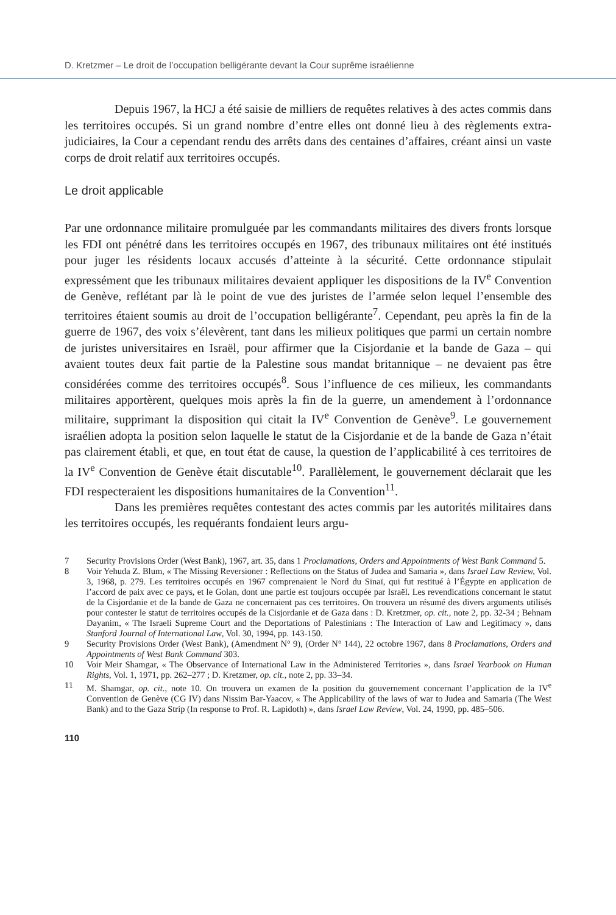D. Kretzmer – Le droit de l’occupation belligérante devant la Cour suprême israélienne
Depuis 1967, la HCJ a été saisie de milliers de requêtes relatives à des actes commis dans les territoires occupés. Si un grand nombre d’entre elles ont donné lieu à des règlements extra-judiciaires, la Cour a cependant rendu des arrêts dans des centaines d’affaires, créant ainsi un vaste corps de droit relatif aux territoires occupés.
Le droit applicable
Par une ordonnance militaire promulguée par les commandants militaires des divers fronts lorsque les FDI ont pénétré dans les territoires occupés en 1967, des tribunaux militaires ont été institués pour juger les résidents locaux accusés d’atteinte à la sécurité. Cette ordonnance stipulait expressément que les tribunaux militaires devaient appliquer les dispositions de la IV<sup>e</sup> Convention de Genève, reflétant par là le point de vue des juristes de l’armée selon lequel l’ensemble des territoires étaient soumis au droit de l’occupation belligérante<sup>7</sup>. Cependant, peu après la fin de la guerre de 1967, des voix s’élevèrent, tant dans les milieux politiques que parmi un certain nombre de juristes universitaires en Israël, pour affirmer que la Cisjordanie et la bande de Gaza – qui avaient toutes deux fait partie de la Palestine sous mandat britannique – ne devaient pas être considérées comme des territoires occupés<sup>8</sup>. Sous l’influence de ces milieux, les commandants militaires apportèrent, quelques mois après la fin de la guerre, un amendement à l’ordonnance militaire, supprimant la disposition qui citait la IV<sup>e</sup> Convention de Genève<sup>9</sup>. Le gouvernement israélien adopta la position selon laquelle le statut de la Cisjordanie et de la bande de Gaza n’était pas clairement établi, et que, en tout état de cause, la question de l’applicabilité à ces territoires de la IV<sup>e</sup> Convention de Genève était discutable<sup>10</sup>. Parallèlement, le gouvernement déclarait que les FDI respecteraient les dispositions humanitaires de la Convention<sup>11</sup>.
Dans les premières requêtes contestant des actes commis par les autorités militaires dans les territoires occupés, les requérants fondaient leurs argu-
7 Security Provisions Order (West Bank), 1967, art. 35, dans 1 Proclamations, Orders and Appointments of West Bank Command 5.
8 Voir Yehuda Z. Blum, « The Missing Reversioner : Reflections on the Status of Judea and Samaria », dans Israel Law Review, Vol. 3, 1968, p. 279. Les territoires occupés en 1967 comprenaient le Nord du Sinaï, qui fut restitué à l’Égypte en application de l’accord de paix avec ce pays, et le Golan, dont une partie est toujours occupée par Israël. Les revendications concernant le statut de la Cisjordanie et de la bande de Gaza ne concernaient pas ces territoires. On trouvera un résumé des divers arguments utilisés pour contester le statut de territoires occupés de la Cisjordanie et de Gaza dans : D. Kretzmer, op. cit., note 2, pp. 32-34 ; Behnam Dayanim, « The Israeli Supreme Court and the Deportations of Palestinians : The Interaction of Law and Legitimacy », dans Stanford Journal of International Law, Vol. 30, 1994, pp. 143-150.
9 Security Provisions Order (West Bank), (Amendment N° 9), (Order N° 144), 22 octobre 1967, dans 8 Proclamations, Orders and Appointments of West Bank Command 303.
10 Voir Meir Shamgar, « The Observance of International Law in the Administered Territories », dans Israel Yearbook on Human Rights, Vol. 1, 1971, pp. 262–277 ; D. Kretzmer, op. cit., note 2, pp. 33–34.
11 M. Shamgar, op. cit., note 10. On trouvera un examen de la position du gouvernement concernant l’application de la IV<sup>e</sup> Convention de Genève (CG IV) dans Nissim Bar-Yaacov, « The Applicability of the laws of war to Judea and Samaria (The West Bank) and to the Gaza Strip (In response to Prof. R. Lapidoth) », dans Israel Law Review, Vol. 24, 1990, pp. 485–506.
110